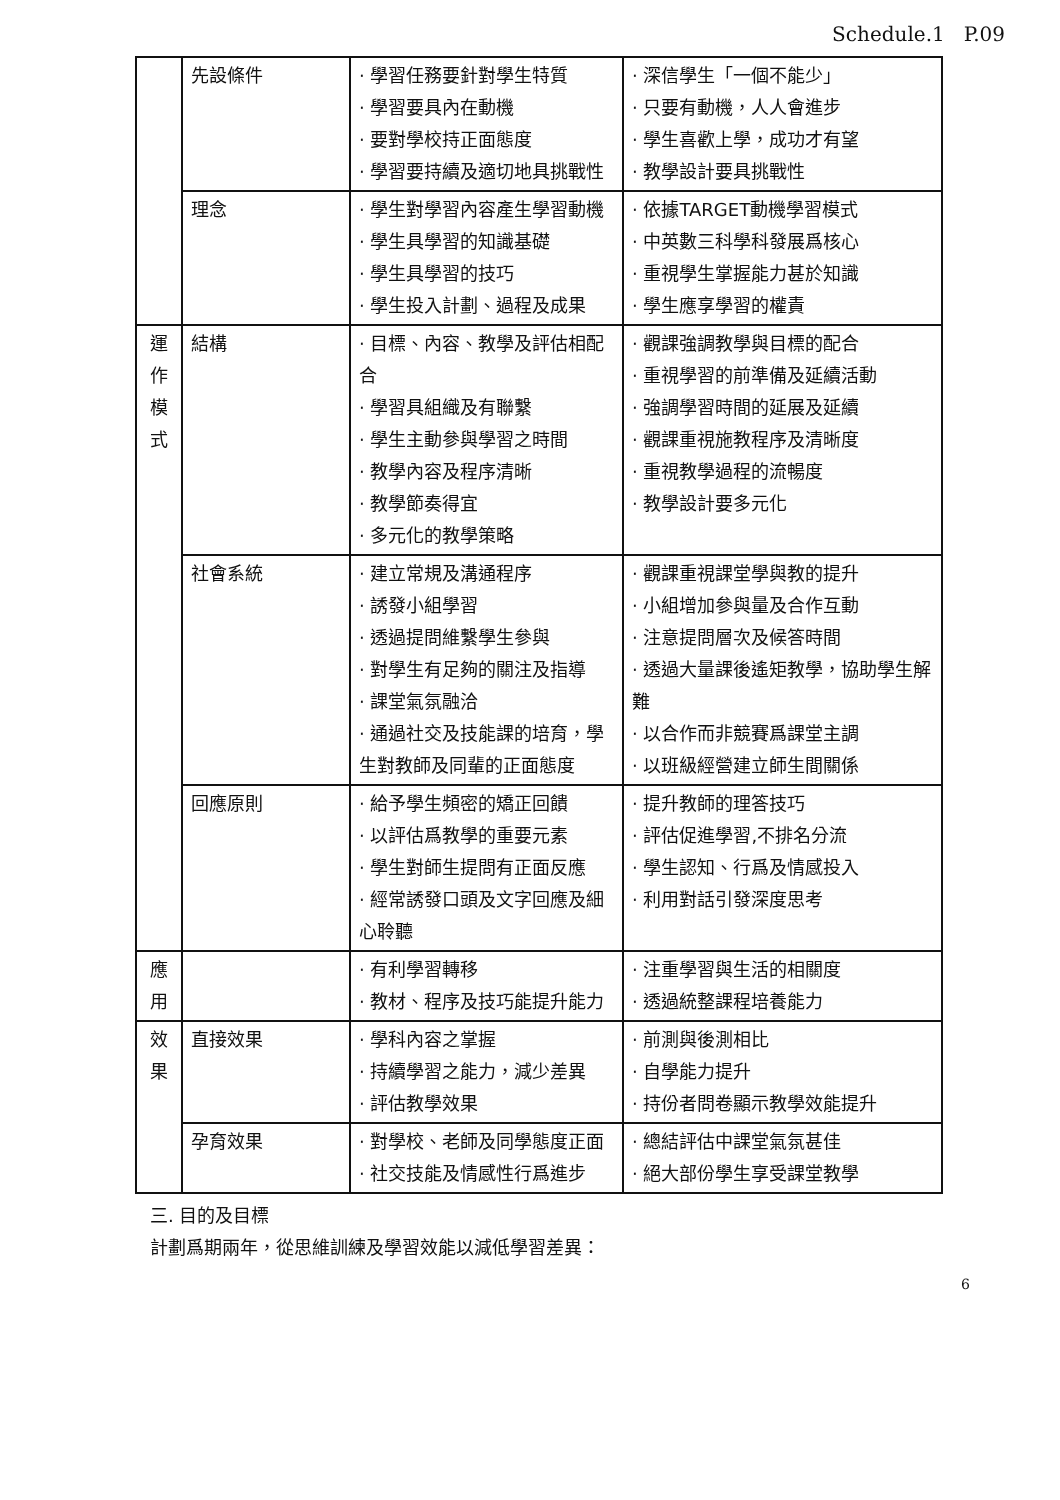Schedule.1 P.09
| | 先設條件 | · 學習任務要針對學生特質 · 學習要具內在動機 · 要對學校持正面態度 · 學習要持續及適切地具挑戰性 | · 深信學生「一個不能少」 · 只要有動機，人人會進步 · 學生喜歡上學，成功才有望 · 教學設計要具挑戰性 |
| | 理念 | · 學生對學習內容產生學習動機 · 學生具學習的知識基礎 · 學生具學習的技巧 · 學生投入計劃、過程及成果 | · 依據TARGET動機學習模式 · 中英數三科學科發展爲核心 · 重視學生掌握能力甚於知識 · 學生應享學習的權責 |
| 運 作 模 式 | 結構 | · 目標、內容、教學及評估相配合 · 學習具組織及有聯繫 · 學生主動參與學習之時間 · 教學內容及程序清晰 · 教學節奏得宜 · 多元化的教學策略 | · 觀課強調教學與目標的配合 · 重視學習的前準備及延續活動 · 強調學習時間的延展及延續 · 觀課重視施教程序及清晰度 · 重視教學過程的流暢度 · 教學設計要多元化 |
| | 社會系統 | · 建立常規及溝通程序 · 誘發小組學習 · 透過提問維繫學生參與 · 對學生有足夠的關注及指導 · 課堂氣氛融洽 · 通過社交及技能課的培育，學生對教師及同輩的正面態度 | · 觀課重視課堂學與教的提升 · 小組增加參與量及合作互動 · 注意提問層次及候答時間 · 透過大量課後遙矩教學，協助學生解難 · 以合作而非競賽爲課堂主調 · 以班級經營建立師生間關係 |
| | 回應原則 | · 給予學生頻密的矯正回饋 · 以評估爲教學的重要元素 · 學生對師生提問有正面反應 · 經常誘發口頭及文字回應及細心聆聽 | · 提升教師的理答技巧 · 評估促進學習,不排名分流 · 學生認知、行爲及情感投入 · 利用對話引發深度思考 |
| 應 用 | | · 有利學習轉移 · 教材、程序及技巧能提升能力 | · 注重學習與生活的相關度 · 透過統整課程培養能力 |
| 效 果 | 直接效果 | · 學科內容之掌握 · 持續學習之能力，減少差異 · 評估教學效果 | · 前測與後測相比 · 自學能力提升 · 持份者問卷顯示教學效能提升 |
| | 孕育效果 | · 對學校、老師及同學態度正面 · 社交技能及情感性行爲進步 | · 總結評估中課堂氣氛甚佳 · 絕大部份學生享受課堂教學 |
三. 目的及目標
計劃爲期兩年，從思維訓練及學習效能以減低學習差異：
6